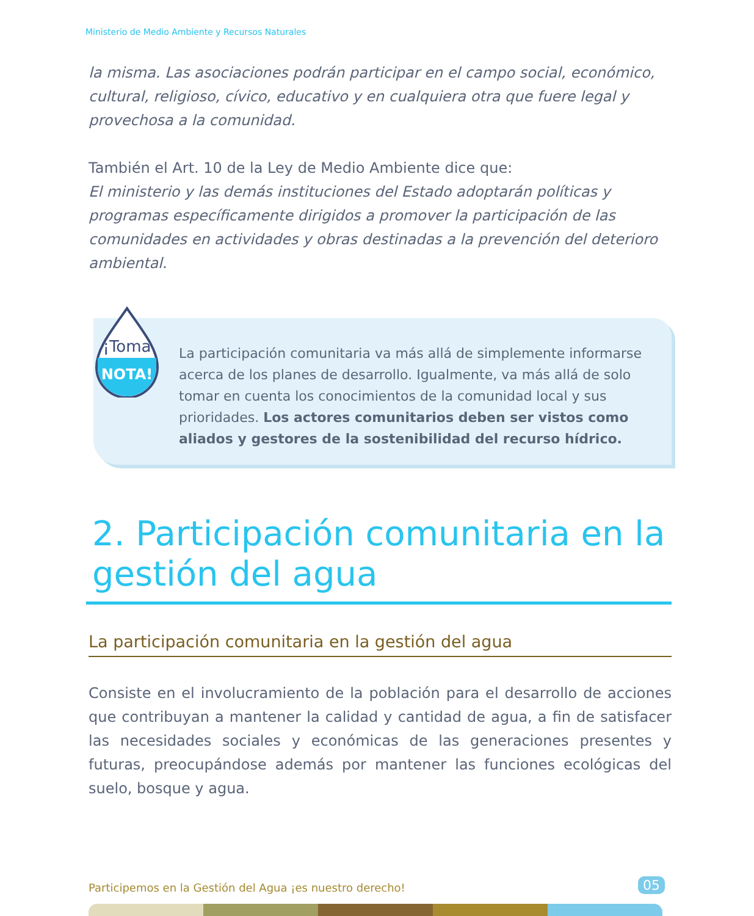Ministerio de Medio Ambiente y Recursos Naturales
la misma. Las asociaciones podrán participar en el campo social, económico, cultural, religioso, cívico, educativo y en cualquiera otra que fuere legal y provechosa a la comunidad.
También el Art. 10 de la Ley de Medio Ambiente dice que:
El ministerio y las demás instituciones del Estado adoptarán políticas y programas específicamente dirigidos a promover la participación de las comunidades en actividades y obras destinadas a la prevención del deterioro ambiental.
¡Toma
NOTA!
La participación comunitaria va más allá de simplemente informarse acerca de los planes de desarrollo. Igualmente, va más allá de solo tomar en cuenta los conocimientos de la comunidad local y sus prioridades. Los actores comunitarios deben ser vistos como aliados y gestores de la sostenibilidad del recurso hídrico.
2. Participación comunitaria en la gestión del agua
La participación comunitaria en la gestión del agua
Consiste en el involucramiento de la población para el desarrollo de acciones que contribuyan a mantener la calidad y cantidad de agua, a fin de satisfacer las necesidades sociales y económicas de las generaciones presentes y futuras, preocupándose además por mantener las funciones ecológicas del suelo, bosque y agua.
Participemos en la Gestión del Agua ¡es nuestro derecho!
05